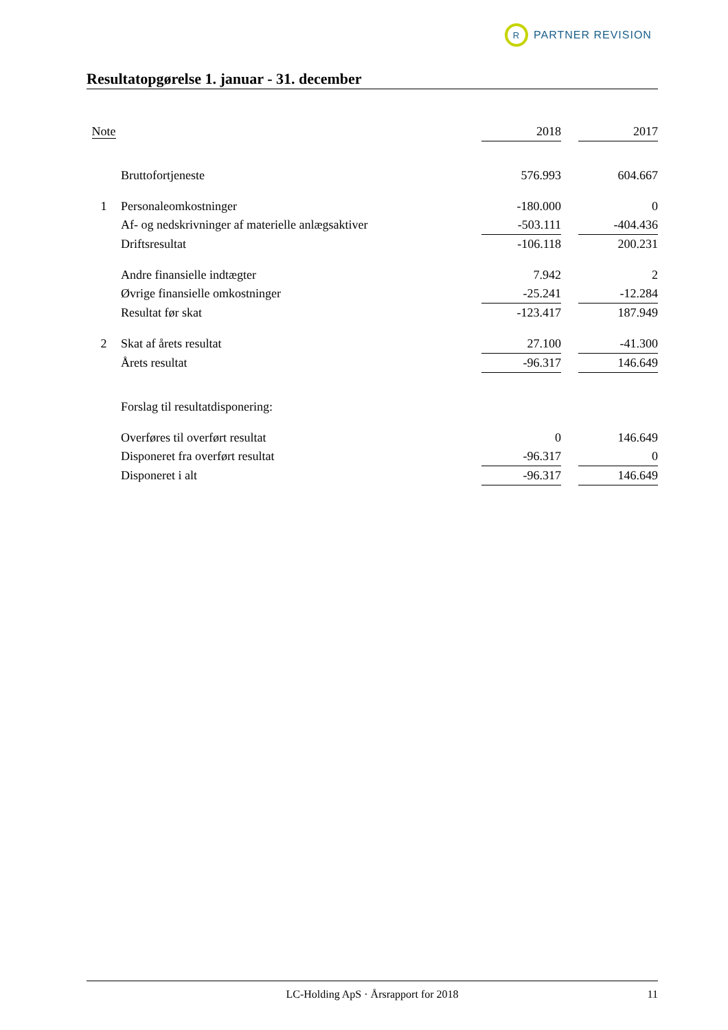R
PARTNER REVISION
Resultatopgørelse 1. januar - 31. december
| Note | | 2018 | | 2017 |
| --- | --- | --- | --- | --- |
| | Bruttofortjeneste | 576.993 | | 604.667 |
| 1 | Personaleomkostninger | -180.000 | | 0 |
| | Af- og nedskrivninger af materielle anlægsaktiver | -503.111 | | -404.436 |
| | Driftsresultat | -106.118 | | 200.231 |
| | Andre finansielle indtægter | 7.942 | | 2 |
| | Øvrige finansielle omkostninger | -25.241 | | -12.284 |
| | Resultat før skat | -123.417 | | 187.949 |
| 2 | Skat af årets resultat | 27.100 | | -41.300 |
| | Årets resultat | -96.317 | | 146.649 |
| | Forslag til resultatdisponering: | | | |
| | Overføres til overført resultat | 0 | | 146.649 |
| | Disponeret fra overført resultat | -96.317 | | 0 |
| | Disponeret i alt | -96.317 | | 146.649 |
LC-Holding ApS · Årsrapport for 2018 11